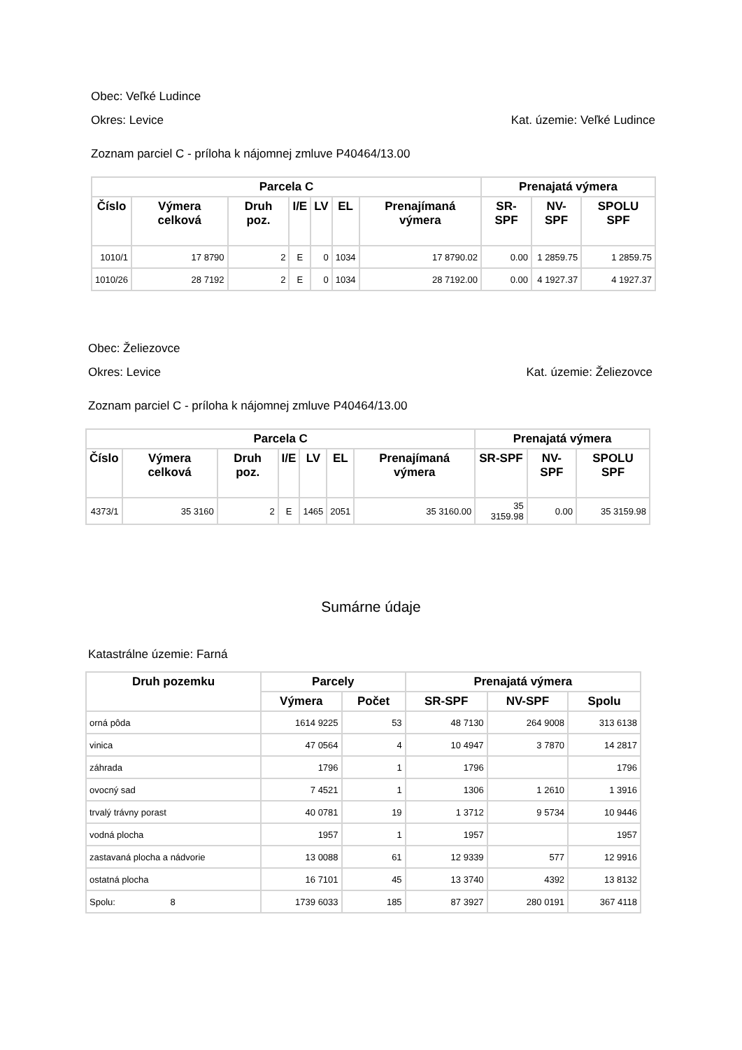Obec: Veľké Ludince
Okres: Levice Kat. územie: Veľké Ludince
Zoznam parciel C - príloha k nájomnej zmluve P40464/13.00
| Parcela C | | | | | | | Prenajatá výmera | | |
| --- | --- | --- | --- | --- | --- | --- | --- | --- | --- |
| Číslo | Výmera celková | Druh poz. | I/E | LV | EL | Prenajímaná výmera | SR-SPF | NV-SPF | SPOLU SPF |
| 1010/1 | 17 8790 | 2 | E | 0 | 1034 | 17 8790.02 | 0.00 | 1 2859.75 | 1 2859.75 |
| 1010/26 | 28 7192 | 2 | E | 0 | 1034 | 28 7192.00 | 0.00 | 4 1927.37 | 4 1927.37 |
Obec: Želiezovce
Okres: Levice Kat. územie: Želiezovce
Zoznam parciel C - príloha k nájomnej zmluve P40464/13.00
| Parcela C | | | | | | | Prenajatá výmera | | |
| --- | --- | --- | --- | --- | --- | --- | --- | --- | --- |
| Číslo | Výmera celková | Druh poz. | I/E | LV | EL | Prenajímaná výmera | SR-SPF | NV-SPF | SPOLU SPF |
| 4373/1 | 35 3160 | 2 | E | 1465 | 2051 | 35 3160.00 | 35 3159.98 | 0.00 | 35 3159.98 |
Sumárne údaje
Katastrálne územie: Farná
| Druh pozemku | Parcely | | Prenajatá výmera | | |
| --- | --- | --- | --- | --- | --- |
| | Výmera | Počet | SR-SPF | NV-SPF | Spolu |
| orná pôda | 1614 9225 | 53 | 48 7130 | 264 9008 | 313 6138 |
| vinica | 47 0564 | 4 | 10 4947 | 3 7870 | 14 2817 |
| záhrada | 1796 | 1 | 1796 | | 1796 |
| ovocný sad | 7 4521 | 1 | 1306 | 1 2610 | 1 3916 |
| trvalý trávny porast | 40 0781 | 19 | 1 3712 | 9 5734 | 10 9446 |
| vodná plocha | 1957 | 1 | 1957 | | 1957 |
| zastavaná plocha a nádvorie | 13 0088 | 61 | 12 9339 | 577 | 12 9916 |
| ostatná plocha | 16 7101 | 45 | 13 3740 | 4392 | 13 8132 |
| Spolu: 8 | 1739 6033 | 185 | 87 3927 | 280 0191 | 367 4118 |